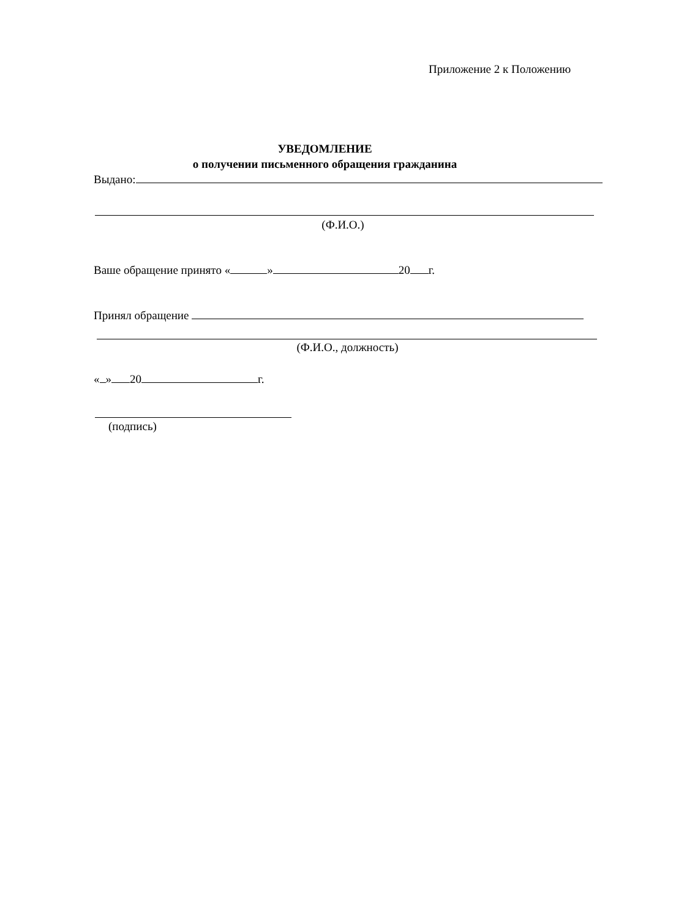Приложение 2 к Положению
УВЕДОМЛЕНИЕ
о получении письменного обращения гражданина
Выдано:
(Ф.И.О.)
Ваше обращение принято « » 20 г.
Принял обращение
(Ф.И.О., должность)
« » 20 г.
(подпись)